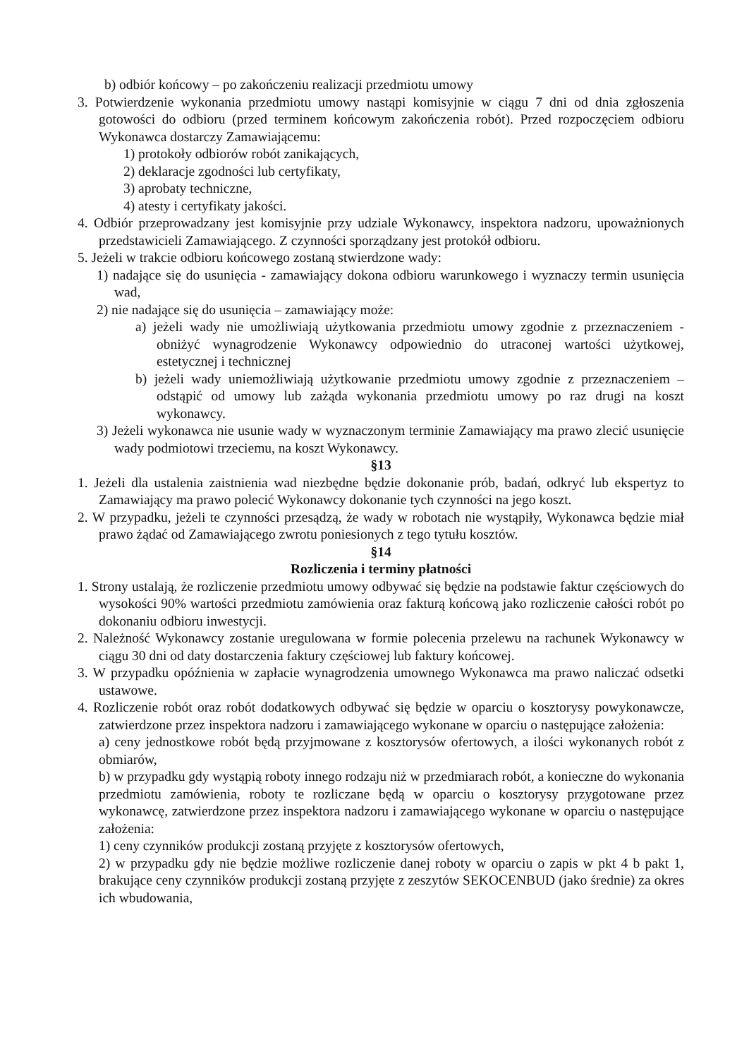b) odbiór końcowy – po zakończeniu realizacji przedmiotu umowy
3. Potwierdzenie wykonania przedmiotu umowy nastąpi komisyjnie w ciągu 7 dni od dnia zgłoszenia gotowości do odbioru (przed terminem końcowym zakończenia robót). Przed rozpoczęciem odbioru Wykonawca dostarczy Zamawiającemu:
1) protokoły odbiorów robót zanikających,
2) deklaracje zgodności lub certyfikaty,
3) aprobaty techniczne,
4) atesty i certyfikaty jakości.
4. Odbiór przeprowadzany jest komisyjnie przy udziale Wykonawcy, inspektora nadzoru, upoważnionych przedstawicieli Zamawiającego. Z czynności sporządzany jest protokół odbioru.
5. Jeżeli w trakcie odbioru końcowego zostaną stwierdzone wady:
1) nadające się do usunięcia - zamawiający dokona odbioru warunkowego i wyznaczy termin usunięcia wad,
2) nie nadające się do usunięcia – zamawiający może:
a) jeżeli wady nie umożliwiają użytkowania przedmiotu umowy zgodnie z przeznaczeniem - obniżyć wynagrodzenie Wykonawcy odpowiednio do utraconej wartości użytkowej, estetycznej i technicznej
b) jeżeli wady uniemożliwiają użytkowanie przedmiotu umowy zgodnie z przeznaczeniem – odstąpić od umowy lub zażąda wykonania przedmiotu umowy po raz drugi na koszt wykonawcy.
3) Jeżeli wykonawca nie usunie wady w wyznaczonym terminie Zamawiający ma prawo zlecić usunięcie wady podmiotowi trzeciemu, na koszt Wykonawcy.
§13
1. Jeżeli dla ustalenia zaistnienia wad niezbędne będzie dokonanie prób, badań, odkryć lub ekspertyz to Zamawiający ma prawo polecić Wykonawcy dokonanie tych czynności na jego koszt.
2. W przypadku, jeżeli te czynności przesądzą, że wady w robotach nie wystąpiły, Wykonawca będzie miał prawo żądać od Zamawiającego zwrotu poniesionych z tego tytułu kosztów.
§14
Rozliczenia i terminy płatności
1. Strony ustalają, że rozliczenie przedmiotu umowy odbywać się będzie na podstawie faktur częściowych do wysokości 90% wartości przedmiotu zamówienia oraz fakturą końcową jako rozliczenie całości robót po dokonaniu odbioru inwestycji.
2. Należność Wykonawcy zostanie uregulowana w formie polecenia przelewu na rachunek Wykonawcy w ciągu 30 dni od daty dostarczenia faktury częściowej lub faktury końcowej.
3. W przypadku opóźnienia w zapłacie wynagrodzenia umownego Wykonawca ma prawo naliczać odsetki ustawowe.
4. Rozliczenie robót oraz robót dodatkowych odbywać się będzie w oparciu o kosztorysy powykonawcze, zatwierdzone przez inspektora nadzoru i zamawiającego wykonane w oparciu o następujące założenia:
a) ceny jednostkowe robót będą przyjmowane z kosztorysów ofertowych, a ilości wykonanych robót z obmiarów,
b) w przypadku gdy wystąpią roboty innego rodzaju niż w przedmiarach robót, a konieczne do wykonania przedmiotu zamówienia, roboty te rozliczane będą w oparciu o kosztorysy przygotowane przez wykonawcę, zatwierdzone przez inspektora nadzoru i zamawiającego wykonane w oparciu o następujące założenia:
1) ceny czynników produkcji zostaną przyjęte z kosztorysów ofertowych,
2) w przypadku gdy nie będzie możliwe rozliczenie danej roboty w oparciu o zapis w pkt 4 b pakt 1, brakujące ceny czynników produkcji zostaną przyjęte z zeszytów SEKOCENBUD (jako średnie) za okres ich wbudowania,